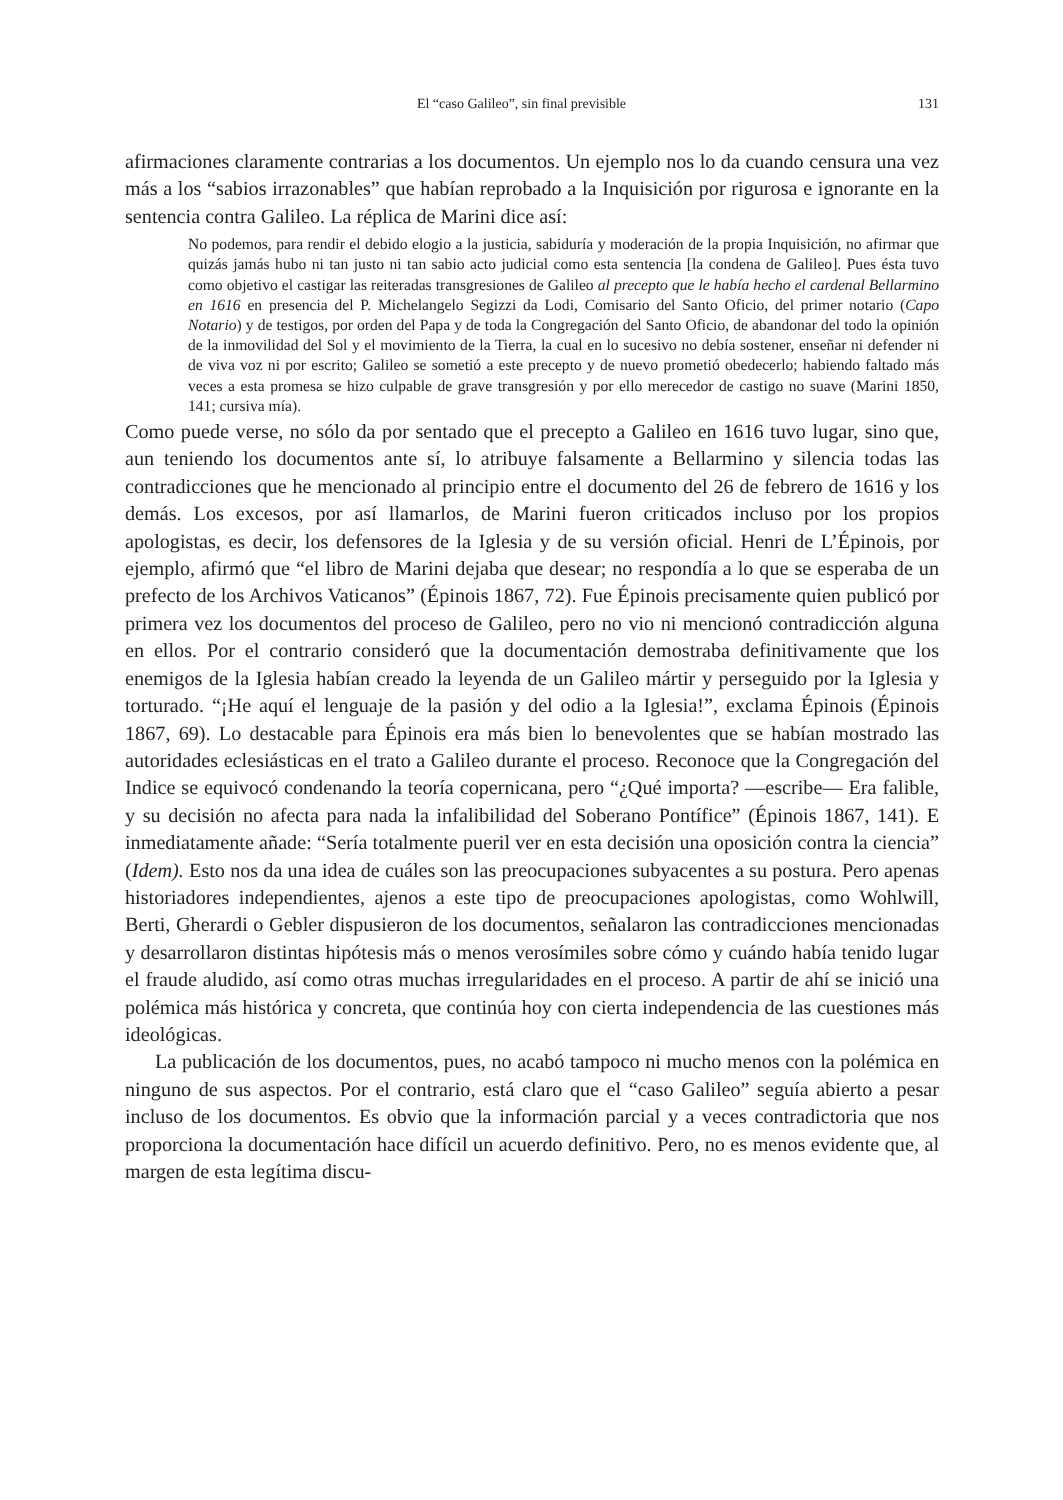El “caso Galileo”, sin final previsible 131
afirmaciones claramente contrarias a los documentos. Un ejemplo nos lo da cuando censura una vez más a los “sabios irrazonables” que habían reprobado a la Inquisición por rigurosa e ignorante en la sentencia contra Galileo. La réplica de Marini dice así:
No podemos, para rendir el debido elogio a la justicia, sabiduría y moderación de la propia Inquisición, no afirmar que quizás jamás hubo ni tan justo ni tan sabio acto judicial como esta sentencia [la condena de Galileo]. Pues ésta tuvo como objetivo el castigar las reiteradas transgresiones de Galileo al precepto que le había hecho el cardenal Bellarmino en 1616 en presencia del P. Michelangelo Segizzi da Lodi, Comisario del Santo Oficio, del primer notario (Capo Notario) y de testigos, por orden del Papa y de toda la Congregación del Santo Oficio, de abandonar del todo la opinión de la inmovilidad del Sol y el movimiento de la Tierra, la cual en lo sucesivo no debía sostener, enseñar ni defender ni de viva voz ni por escrito; Galileo se sometió a este precepto y de nuevo prometió obedecerlo; habiendo faltado más veces a esta promesa se hizo culpable de grave transgresión y por ello merecedor de castigo no suave (Marini 1850, 141; cursiva mía).
Como puede verse, no sólo da por sentado que el precepto a Galileo en 1616 tuvo lugar, sino que, aun teniendo los documentos ante sí, lo atribuye falsamente a Bellarmino y silencia todas las contradicciones que he mencionado al principio entre el documento del 26 de febrero de 1616 y los demás. Los excesos, por así llamarlos, de Marini fueron criticados incluso por los propios apologistas, es decir, los defensores de la Iglesia y de su versión oficial. Henri de L’Épinois, por ejemplo, afirmó que “el libro de Marini dejaba que desear; no respondía a lo que se esperaba de un prefecto de los Archivos Vaticanos” (Épinois 1867, 72). Fue Épinois precisamente quien publicó por primera vez los documentos del proceso de Galileo, pero no vio ni mencionó contradicción alguna en ellos. Por el contrario consideró que la documentación demostraba definitivamente que los enemigos de la Iglesia habían creado la leyenda de un Galileo mártir y perseguido por la Iglesia y torturado. “¡He aquí el lenguaje de la pasión y del odio a la Iglesia!”, exclama Épinois (Épinois 1867, 69). Lo destacable para Épinois era más bien lo benevolentes que se habían mostrado las autoridades eclesiásticas en el trato a Galileo durante el proceso. Reconoce que la Congregación del Indice se equivocó condenando la teoría copernicana, pero “¿Qué importa? —escribe— Era falible, y su decisión no afecta para nada la infalibilidad del Soberano Pontífice” (Épinois 1867, 141). E inmediatamente añade: “Sería totalmente pueril ver en esta decisión una oposición contra la ciencia” (Idem). Esto nos da una idea de cuáles son las preocupaciones subyacentes a su postura. Pero apenas historiadores independientes, ajenos a este tipo de preocupaciones apologistas, como Wohlwill, Berti, Gherardi o Gebler dispusieron de los documentos, señalaron las contradicciones mencionadas y desarrollaron distintas hipótesis más o menos verosímiles sobre cómo y cuándo había tenido lugar el fraude aludido, así como otras muchas irregularidades en el proceso. A partir de ahí se inició una polémica más histórica y concreta, que continúa hoy con cierta independencia de las cuestiones más ideológicas.
La publicación de los documentos, pues, no acabó tampoco ni mucho menos con la polémica en ninguno de sus aspectos. Por el contrario, está claro que el “caso Galileo” seguía abierto a pesar incluso de los documentos. Es obvio que la información parcial y a veces contradictoria que nos proporciona la documentación hace difícil un acuerdo definitivo. Pero, no es menos evidente que, al margen de esta legítima discu-